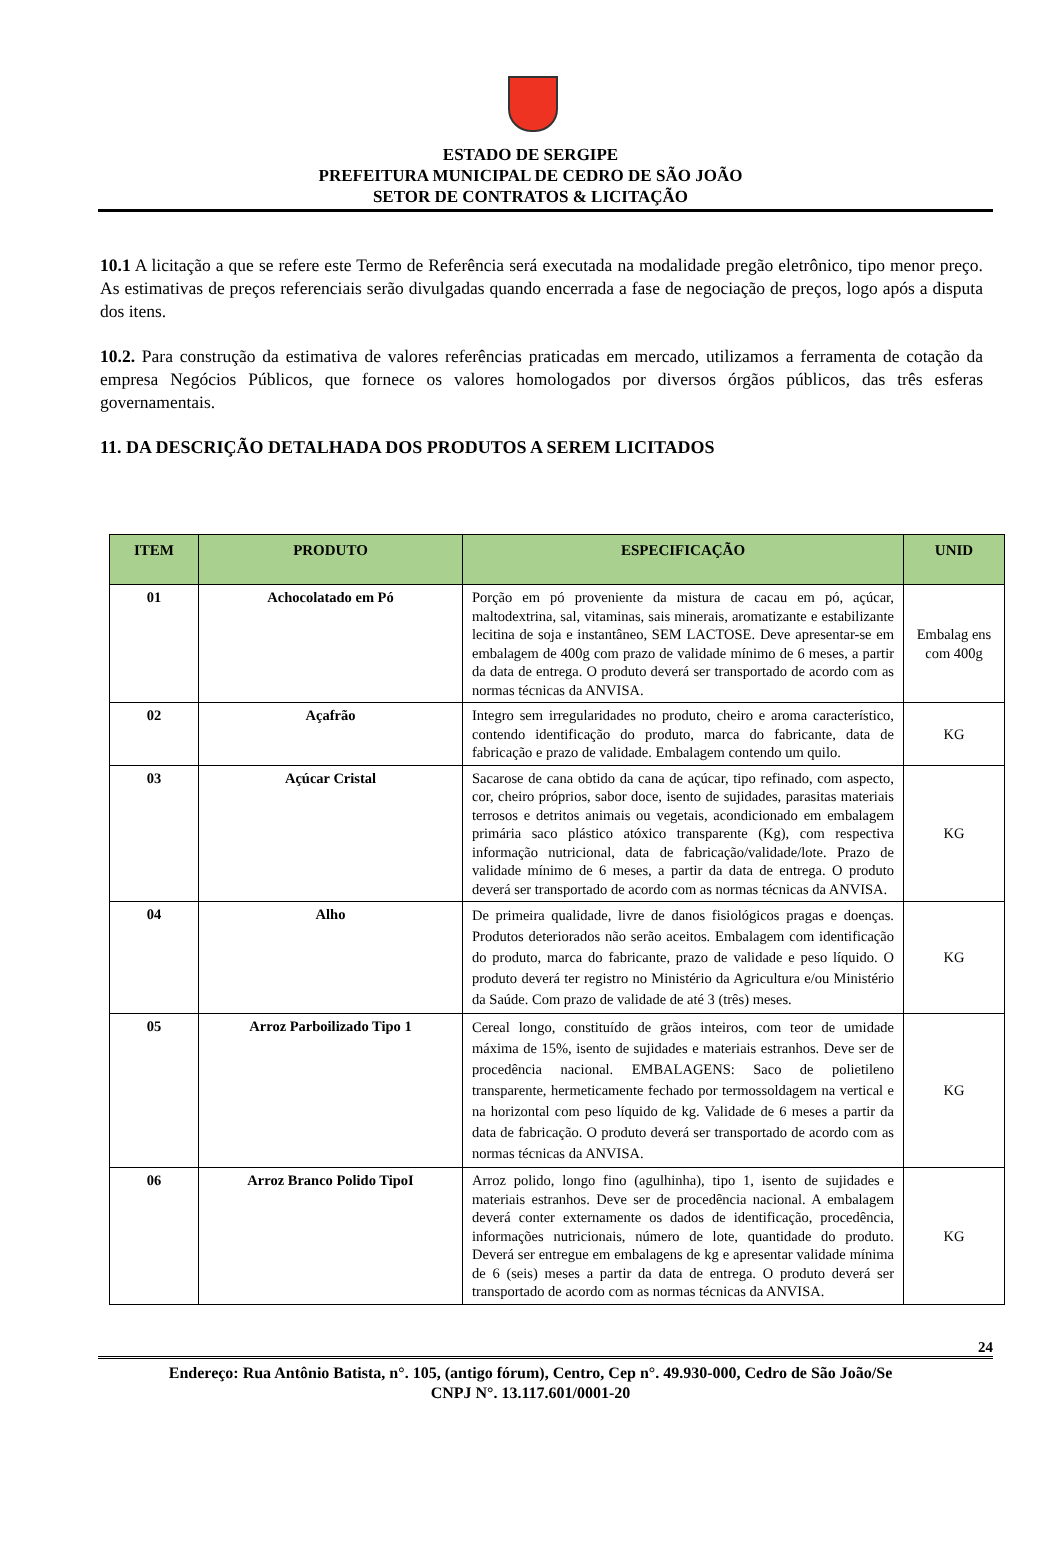ESTADO DE SERGIPE
PREFEITURA MUNICIPAL DE CEDRO DE SÃO JOÃO
SETOR DE CONTRATOS & LICITAÇÃO
10.1 A licitação a que se refere este Termo de Referência será executada na modalidade pregão eletrônico, tipo menor preço. As estimativas de preços referenciais serão divulgadas quando encerrada a fase de negociação de preços, logo após a disputa dos itens.
10.2. Para construção da estimativa de valores referências praticadas em mercado, utilizamos a ferramenta de cotação da empresa Negócios Públicos, que fornece os valores homologados por diversos órgãos públicos, das três esferas governamentais.
11. DA DESCRIÇÃO DETALHADA DOS PRODUTOS A SEREM LICITADOS
| ITEM | PRODUTO | ESPECIFICAÇÃO | UNID |
| --- | --- | --- | --- |
| 01 | Achocolatado em Pó | Porção em pó proveniente da mistura de cacau em pó, açúcar, maltodextrina, sal, vitaminas, sais minerais, aromatizante e estabilizante lecitina de soja e instantâneo, SEM LACTOSE. Deve apresentar-se em embalagem de 400g com prazo de validade mínimo de 6 meses, a partir da data de entrega. O produto deverá ser transportado de acordo com as normas técnicas da ANVISA. | Embalag ens com 400g |
| 02 | Açafrão | Integro sem irregularidades no produto, cheiro e aroma característico, contendo identificação do produto, marca do fabricante, data de fabricação e prazo de validade. Embalagem contendo um quilo. | KG |
| 03 | Açúcar Cristal | Sacarose de cana obtido da cana de açúcar, tipo refinado, com aspecto, cor, cheiro próprios, sabor doce, isento de sujidades, parasitas materiais terrosos e detritos animais ou vegetais, acondicionado em embalagem primária saco plástico atóxico transparente (Kg), com respectiva informação nutricional, data de fabricação/validade/lote. Prazo de validade mínimo de 6 meses, a partir da data de entrega. O produto deverá ser transportado de acordo com as normas técnicas da ANVISA. | KG |
| 04 | Alho | De primeira qualidade, livre de danos fisiológicos pragas e doenças. Produtos deteriorados não serão aceitos. Embalagem com identificação do produto, marca do fabricante, prazo de validade e peso líquido. O produto deverá ter registro no Ministério da Agricultura e/ou Ministério da Saúde. Com prazo de validade de até 3 (três) meses. | KG |
| 05 | Arroz Parboilizado Tipo 1 | Cereal longo, constituído de grãos inteiros, com teor de umidade máxima de 15%, isento de sujidades e materiais estranhos. Deve ser de procedência nacional. EMBALAGENS: Saco de polietileno transparente, hermeticamente fechado por termossoldagem na vertical e na horizontal com peso líquido de kg. Validade de 6 meses a partir da data de fabricação. O produto deverá ser transportado de acordo com as normas técnicas da ANVISA. | KG |
| 06 | Arroz Branco Polido TipoI | Arroz polido, longo fino (agulhinha), tipo 1, isento de sujidades e materiais estranhos. Deve ser de procedência nacional. A embalagem deverá conter externamente os dados de identificação, procedência, informações nutricionais, número de lote, quantidade do produto. Deverá ser entregue em embalagens de kg e apresentar validade mínima de 6 (seis) meses a partir da data de entrega. O produto deverá ser transportado de acordo com as normas técnicas da ANVISA. | KG |
24
Endereço: Rua Antônio Batista, n°. 105, (antigo fórum), Centro, Cep n°. 49.930-000, Cedro de São João/Se
CNPJ N°. 13.117.601/0001-20